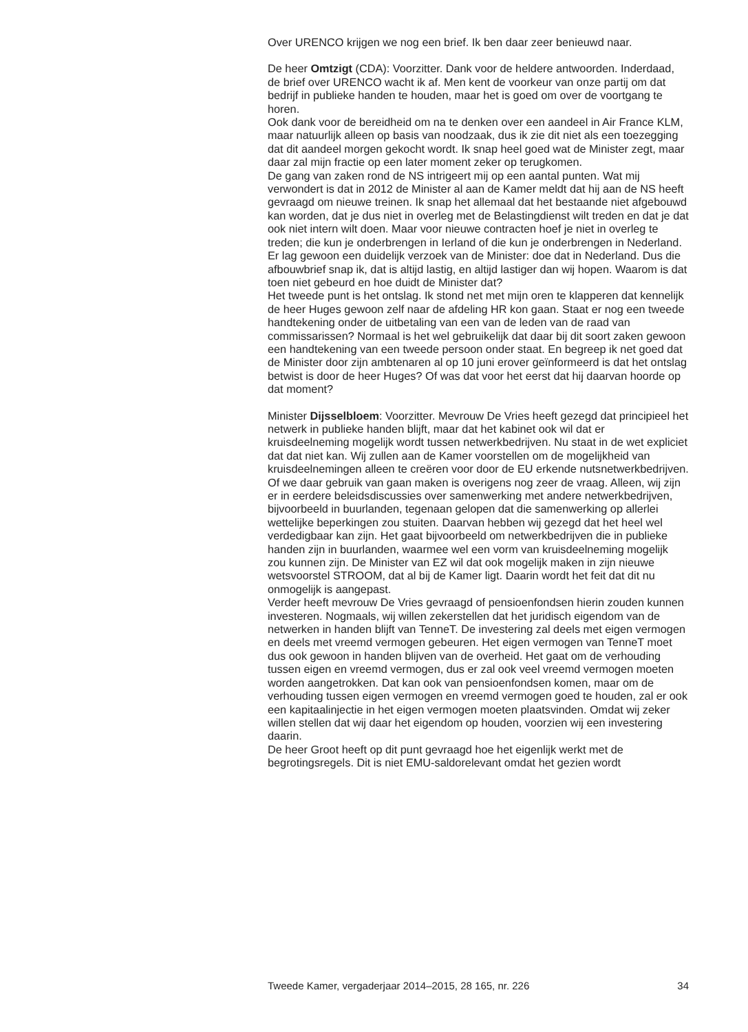Over URENCO krijgen we nog een brief. Ik ben daar zeer benieuwd naar.
De heer Omtzigt (CDA): Voorzitter. Dank voor de heldere antwoorden. Inderdaad, de brief over URENCO wacht ik af. Men kent de voorkeur van onze partij om dat bedrijf in publieke handen te houden, maar het is goed om over de voortgang te horen.
Ook dank voor de bereidheid om na te denken over een aandeel in Air France KLM, maar natuurlijk alleen op basis van noodzaak, dus ik zie dit niet als een toezegging dat dit aandeel morgen gekocht wordt. Ik snap heel goed wat de Minister zegt, maar daar zal mijn fractie op een later moment zeker op terugkomen.
De gang van zaken rond de NS intrigeert mij op een aantal punten. Wat mij verwondert is dat in 2012 de Minister al aan de Kamer meldt dat hij aan de NS heeft gevraagd om nieuwe treinen. Ik snap het allemaal dat het bestaande niet afgebouwd kan worden, dat je dus niet in overleg met de Belastingdienst wilt treden en dat je dat ook niet intern wilt doen. Maar voor nieuwe contracten hoef je niet in overleg te treden; die kun je onderbrengen in Ierland of die kun je onderbrengen in Nederland. Er lag gewoon een duidelijk verzoek van de Minister: doe dat in Nederland. Dus die afbouwbrief snap ik, dat is altijd lastig, en altijd lastiger dan wij hopen. Waarom is dat toen niet gebeurd en hoe duidt de Minister dat?
Het tweede punt is het ontslag. Ik stond net met mijn oren te klapperen dat kennelijk de heer Huges gewoon zelf naar de afdeling HR kon gaan. Staat er nog een tweede handtekening onder de uitbetaling van een van de leden van de raad van commissarissen? Normaal is het wel gebruikelijk dat daar bij dit soort zaken gewoon een handtekening van een tweede persoon onder staat. En begreep ik net goed dat de Minister door zijn ambtenaren al op 10 juni erover geïnformeerd is dat het ontslag betwist is door de heer Huges? Of was dat voor het eerst dat hij daarvan hoorde op dat moment?
Minister Dijsselbloem: Voorzitter. Mevrouw De Vries heeft gezegd dat principieel het netwerk in publieke handen blijft, maar dat het kabinet ook wil dat er kruisdeelneming mogelijk wordt tussen netwerkbedrijven. Nu staat in de wet expliciet dat dat niet kan. Wij zullen aan de Kamer voorstellen om de mogelijkheid van kruisdeelnemingen alleen te creëren voor door de EU erkende nutsnetwerkbedrijven. Of we daar gebruik van gaan maken is overigens nog zeer de vraag. Alleen, wij zijn er in eerdere beleidsdiscussies over samenwerking met andere netwerkbedrijven, bijvoorbeeld in buurlanden, tegenaan gelopen dat die samenwerking op allerlei wettelijke beperkingen zou stuiten. Daarvan hebben wij gezegd dat het heel wel verdedigbaar kan zijn. Het gaat bijvoorbeeld om netwerkbedrijven die in publieke handen zijn in buurlanden, waarmee wel een vorm van kruisdeelneming mogelijk zou kunnen zijn. De Minister van EZ wil dat ook mogelijk maken in zijn nieuwe wetsvoorstel STROOM, dat al bij de Kamer ligt. Daarin wordt het feit dat dit nu onmogelijk is aangepast.
Verder heeft mevrouw De Vries gevraagd of pensioenfondsen hierin zouden kunnen investeren. Nogmaals, wij willen zekerstellen dat het juridisch eigendom van de netwerken in handen blijft van TenneT. De investering zal deels met eigen vermogen en deels met vreemd vermogen gebeuren. Het eigen vermogen van TenneT moet dus ook gewoon in handen blijven van de overheid. Het gaat om de verhouding tussen eigen en vreemd vermogen, dus er zal ook veel vreemd vermogen moeten worden aangetrokken. Dat kan ook van pensioenfondsen komen, maar om de verhouding tussen eigen vermogen en vreemd vermogen goed te houden, zal er ook een kapitaalinjectie in het eigen vermogen moeten plaatsvinden. Omdat wij zeker willen stellen dat wij daar het eigendom op houden, voorzien wij een investering daarin.
De heer Groot heeft op dit punt gevraagd hoe het eigenlijk werkt met de begrotingsregels. Dit is niet EMU-saldorelevant omdat het gezien wordt
Tweede Kamer, vergaderjaar 2014–2015, 28 165, nr. 226 34